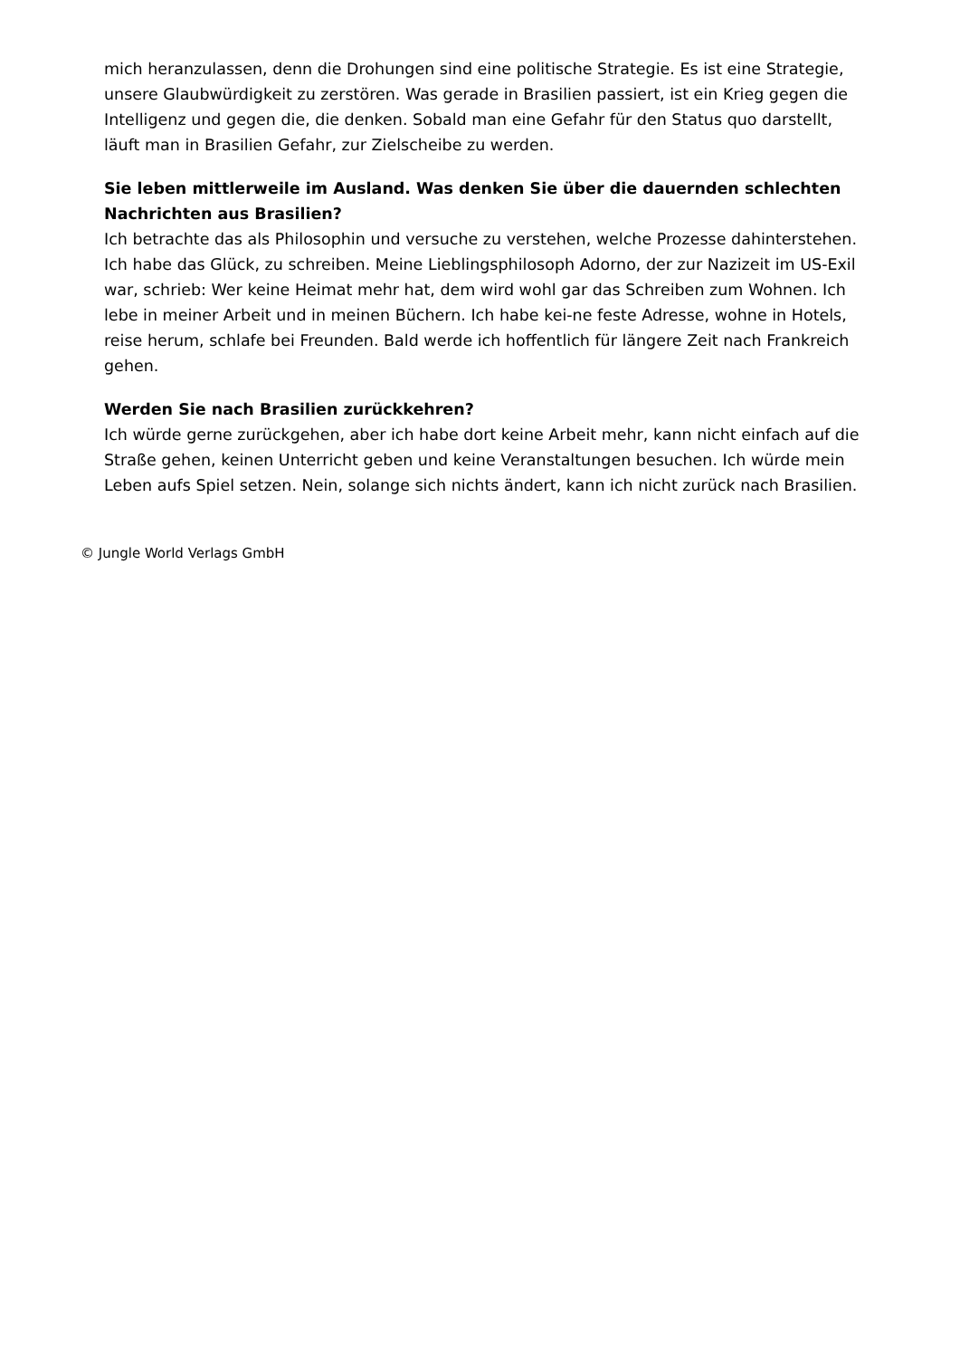mich heranzulassen, denn die Drohungen sind eine politische Strategie. Es ist eine Strategie, unsere Glaubwürdigkeit zu zerstören. Was gerade in Brasilien passiert, ist ein Krieg gegen die Intelligenz und gegen die, die denken. Sobald man eine Gefahr für den Status quo darstellt, läuft man in Brasilien Gefahr, zur Zielscheibe zu werden.
Sie leben mittlerweile im Ausland. Was denken Sie über die dauernden schlechten Nachrichten aus Brasilien?
Ich betrachte das als Philosophin und versuche zu verstehen, welche Prozesse dahinterstehen. Ich habe das Glück, zu schreiben. Meine Lieblingsphilosoph Adorno, der zur Nazizeit im US-Exil war, schrieb: Wer keine Heimat mehr hat, dem wird wohl gar das Schreiben zum Wohnen. Ich lebe in meiner Arbeit und in meinen Büchern. Ich habe kei-ne feste Adresse, wohne in Hotels, reise herum, schlafe bei Freunden. Bald werde ich hoffentlich für längere Zeit nach Frankreich gehen.
Werden Sie nach Brasilien zurückkehren?
Ich würde gerne zurückgehen, aber ich habe dort keine Arbeit mehr, kann nicht einfach auf die Straße gehen, keinen Unterricht geben und keine Veranstaltungen besuchen. Ich würde mein Leben aufs Spiel setzen. Nein, solange sich nichts ändert, kann ich nicht zurück nach Brasilien.
© Jungle World Verlags GmbH